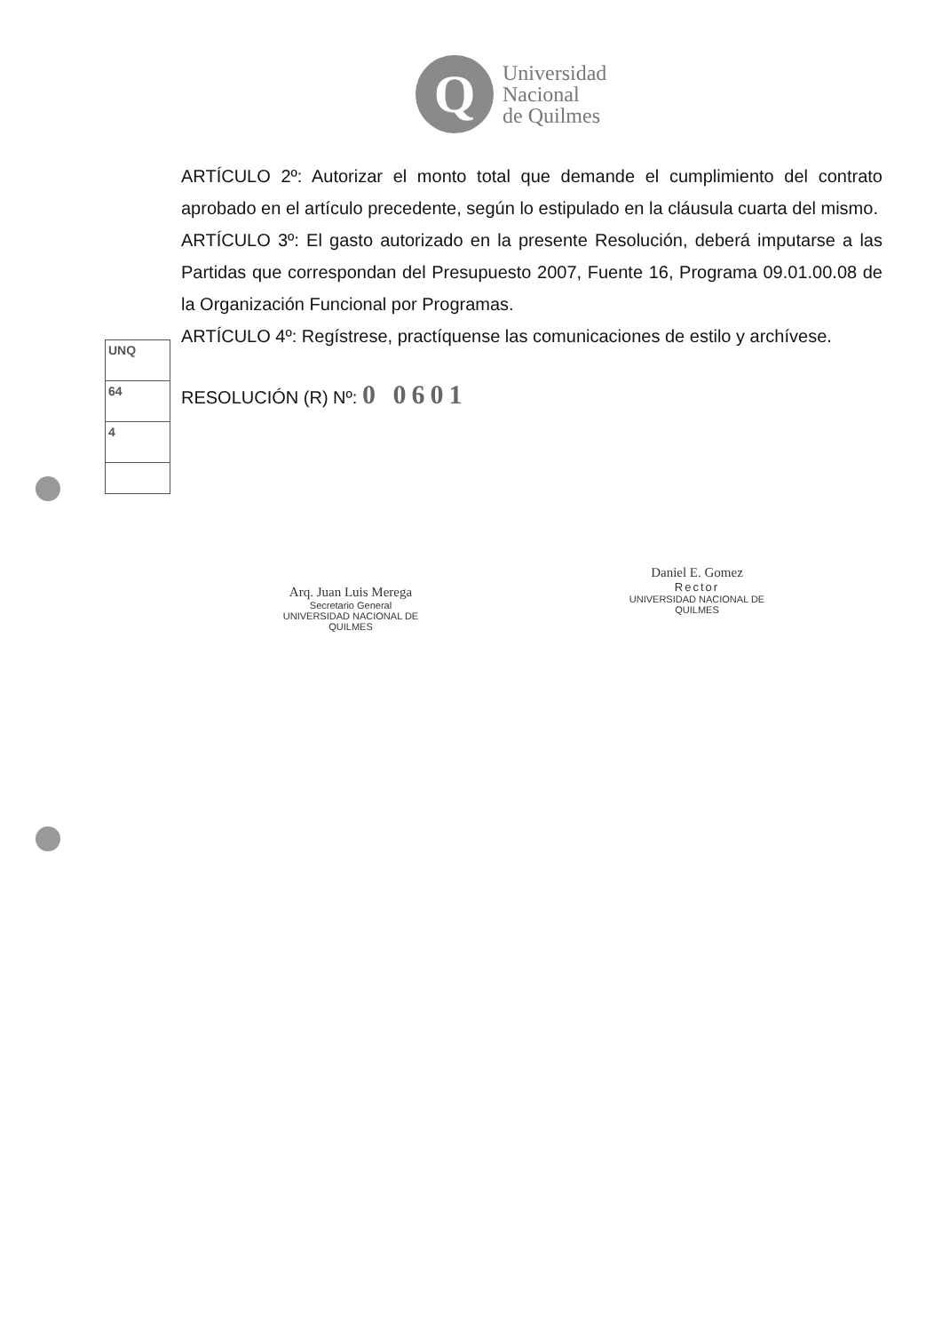Q
Universidad
Nacional
de Quilmes
UNQ
64
4
ARTÍCULO 2º: Autorizar el monto total que demande el cumplimiento del contrato aprobado en el artículo precedente, según lo estipulado en la cláusula cuarta del mismo.
ARTÍCULO 3º: El gasto autorizado en la presente Resolución, deberá imputarse a las Partidas que correspondan del Presupuesto 2007, Fuente 16, Programa 09.01.00.08 de la Organización Funcional por Programas.
ARTÍCULO 4º: Regístrese, practíquense las comunicaciones de estilo y archívese.
RESOLUCIÓN (R) Nº: 0 0601
Arq. Juan Luis Merega
Secretario General
UNIVERSIDAD NACIONAL DE QUILMES
Daniel E. Gomez
Rector
UNIVERSIDAD NACIONAL DE QUILMES